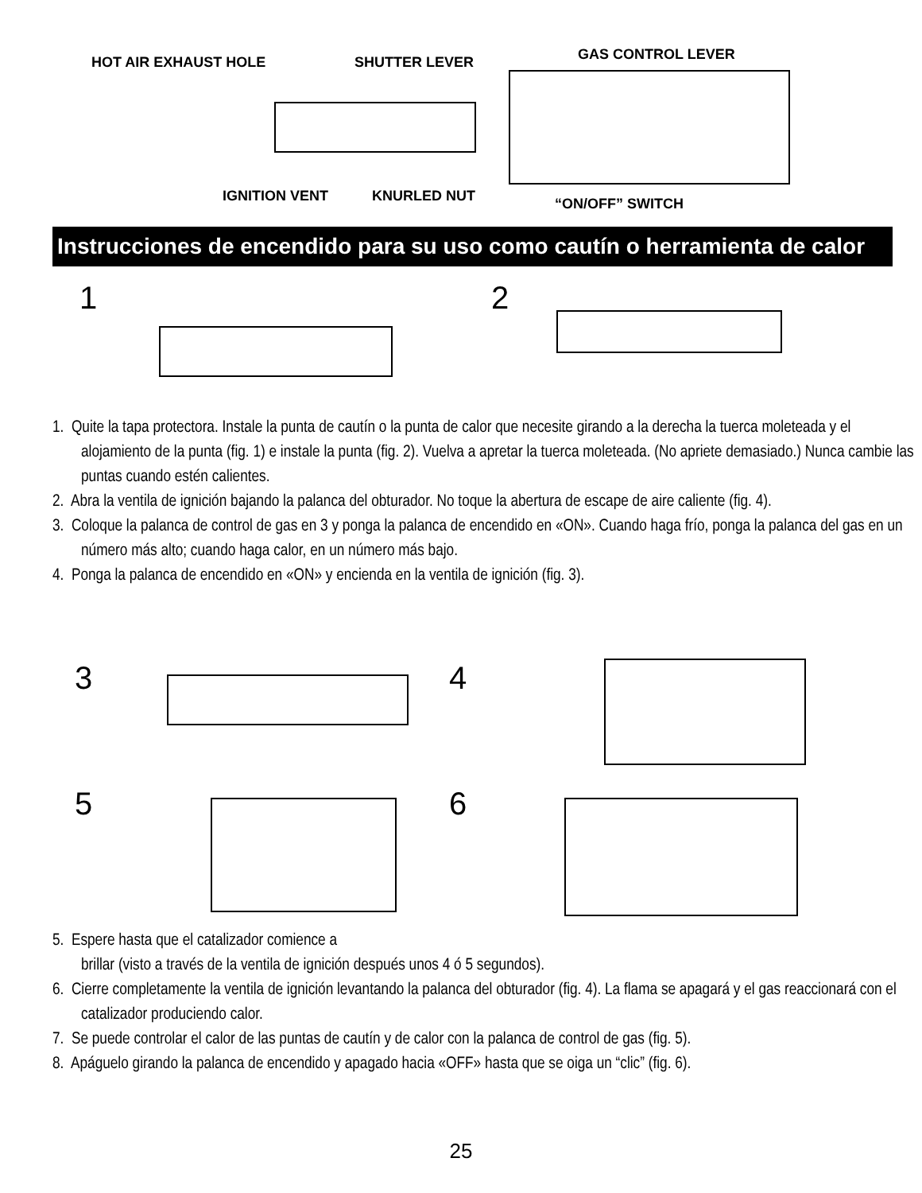HOT AIR EXHAUST HOLE SHUTTER LEVER GAS CONTROL LEVER
IGNITION VENT KNURLED NUT “ON/OFF” SWITCH
Instrucciones de encendido para su uso como cautín o herramienta de calor
1 2
1. Quite la tapa protectora. Instale la punta de cautín o la punta de calor que necesite girando a la derecha la tuerca moleteada y el alojamiento de la punta (fig. 1) e instale la punta (fig. 2). Vuelva a apretar la tuerca moleteada. (No apriete demasiado.) Nunca cambie las puntas cuando estén calientes.
2. Abra la ventila de ignición bajando la palanca del obturador. No toque la abertura de escape de aire caliente (fig. 4).
3. Coloque la palanca de control de gas en 3 y ponga la palanca de encendido en «ON». Cuando haga frío, ponga la palanca del gas en un número más alto; cuando haga calor, en un número más bajo.
4. Ponga la palanca de encendido en «ON» y encienda en la ventila de ignición (fig. 3).
3 4
5 6
5. Espere hasta que el catalizador comience a
brillar (visto a través de la ventila de ignición después unos 4 ó 5 segundos).
6. Cierre completamente la ventila de ignición levantando la palanca del obturador (fig. 4). La flama se apagará y el gas reaccionará con el catalizador produciendo calor.
7. Se puede controlar el calor de las puntas de cautín y de calor con la palanca de control de gas (fig. 5).
8. Apáguelo girando la palanca de encendido y apagado hacia «OFF» hasta que se oiga un “clic” (fig. 6).
25